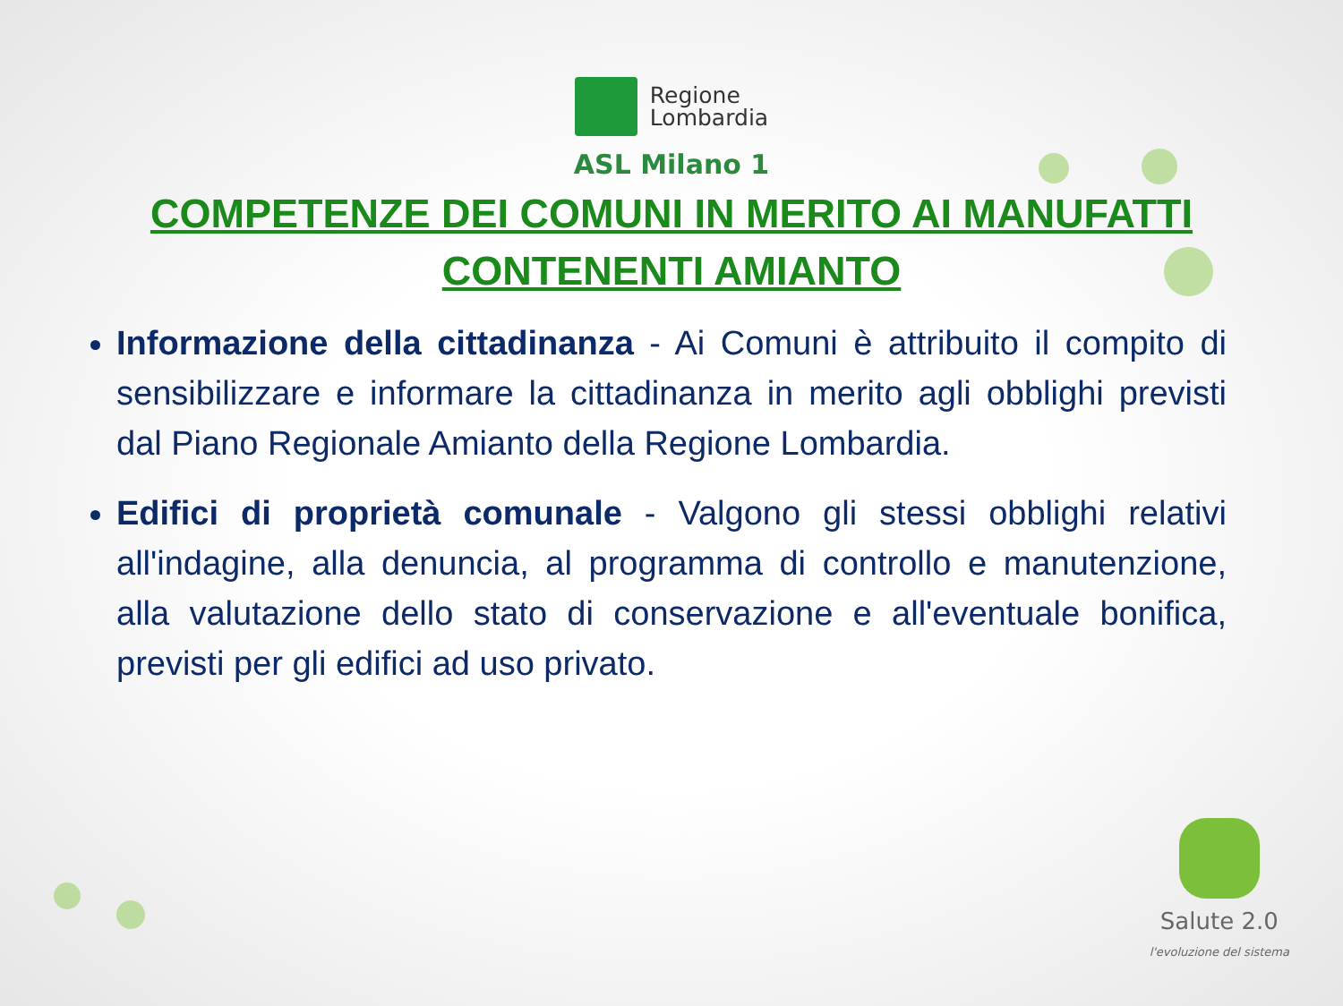Regione
Lombardia
ASL Milano 1
COMPETENZE DEI COMUNI IN MERITO AI MANUFATTI CONTENENTI AMIANTO
Informazione della cittadinanza - Ai Comuni è attribuito il compito di sensibilizzare e informare la cittadinanza in merito agli obblighi previsti dal Piano Regionale Amianto della Regione Lombardia.
Edifici di proprietà comunale - Valgono gli stessi obblighi relativi all'indagine, alla denuncia, al programma di controllo e manutenzione, alla valutazione dello stato di conservazione e all'eventuale bonifica, previsti per gli edifici ad uso privato.
Salute 2.0
l'evoluzione del sistema